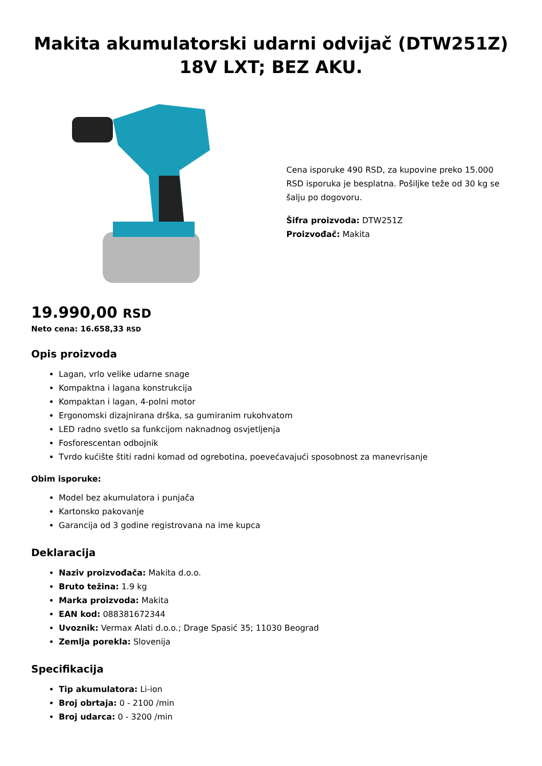Makita akumulatorski udarni odvijač (DTW251Z) 18V LXT; BEZ AKU.
Cena isporuke 490 RSD, za kupovine preko 15.000 RSD isporuka je besplatna. Pošiljke teže od 30 kg se šalju po dogovoru.
Šifra proizvoda: DTW251Z
Proizvođač: Makita
19.990,00 RSD
Neto cena: 16.658,33 RSD
Opis proizvoda
Lagan, vrlo velike udarne snage
Kompaktna i lagana konstrukcija
Kompaktan i lagan, 4-polni motor
Ergonomski dizajnirana drška, sa gumiranim rukohvatom
LED radno svetlo sa funkcijom naknadnog osvjetljenja
Fosforescentan odbojnik
Tvrdo kućište štiti radni komad od ogrebotina, poevećavajući sposobnost za manevrisanje
Obim isporuke:
Model bez akumulatora i punjača
Kartonsko pakovanje
Garancija od 3 godine registrovana na ime kupca
Deklaracija
Naziv proizvođača: Makita d.o.o.
Bruto težina: 1.9 kg
Marka proizvoda: Makita
EAN kod: 088381672344
Uvoznik: Vermax Alati d.o.o.; Drage Spasić 35; 11030 Beograd
Zemlja porekla: Slovenija
Specifikacija
Tip akumulatora: Li-ion
Broj obrtaja: 0 - 2100 /min
Broj udarca: 0 - 3200 /min